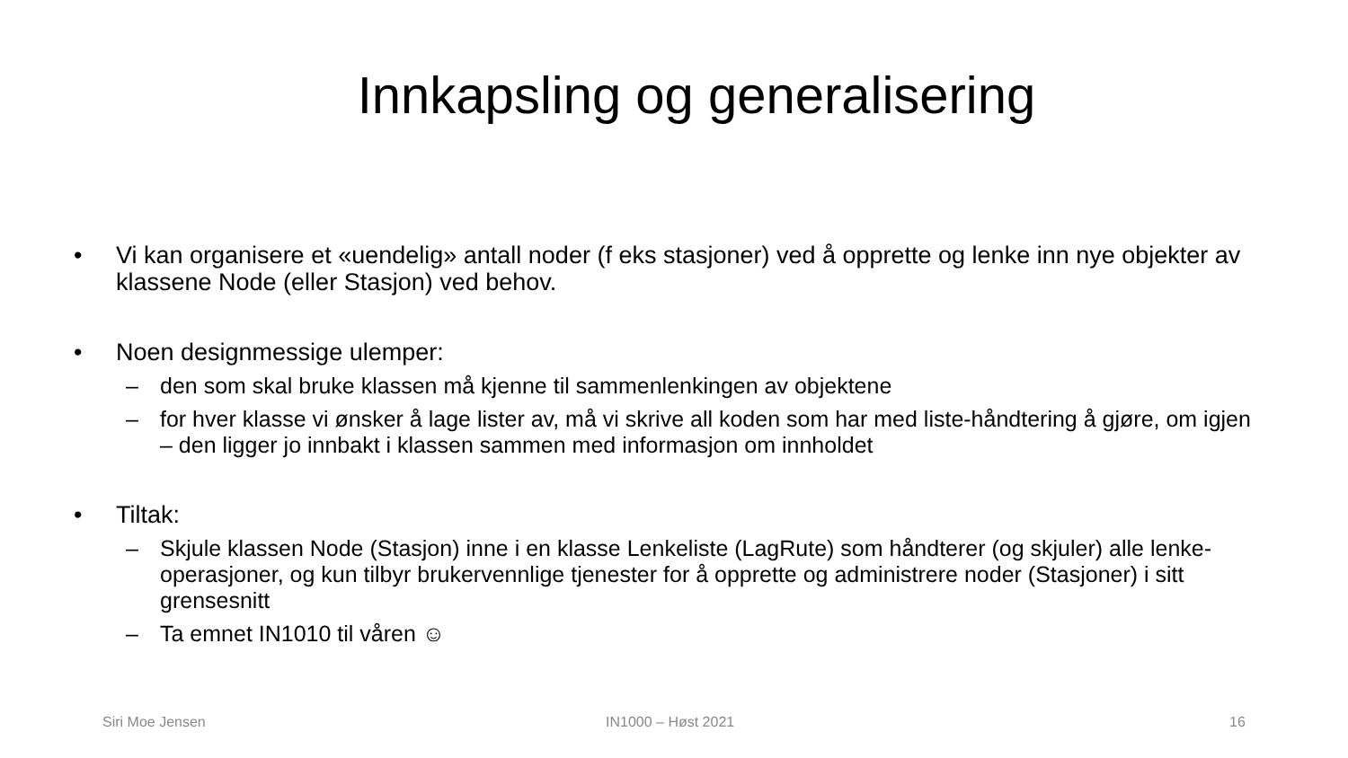Innkapsling og generalisering
• Vi kan organisere et «uendelig» antall noder (f eks stasjoner) ved å opprette og lenke inn nye objekter av klassene Node (eller Stasjon) ved behov.
• Noen designmessige ulemper:
– den som skal bruke klassen må kjenne til sammenlenkingen av objektene
– for hver klasse vi ønsker å lage lister av, må vi skrive all koden som har med liste-håndtering å gjøre, om igjen – den ligger jo innbakt i klassen sammen med informasjon om innholdet
• Tiltak:
– Skjule klassen Node (Stasjon) inne i en klasse Lenkeliste (LagRute) som håndterer (og skjuler) alle lenke-operasjoner, og kun tilbyr brukervennlige tjenester for å opprette og administrere noder (Stasjoner) i sitt grensesnitt
– Ta emnet IN1010 til våren ☺
Siri Moe Jensen IN1000 – Høst 2021 16